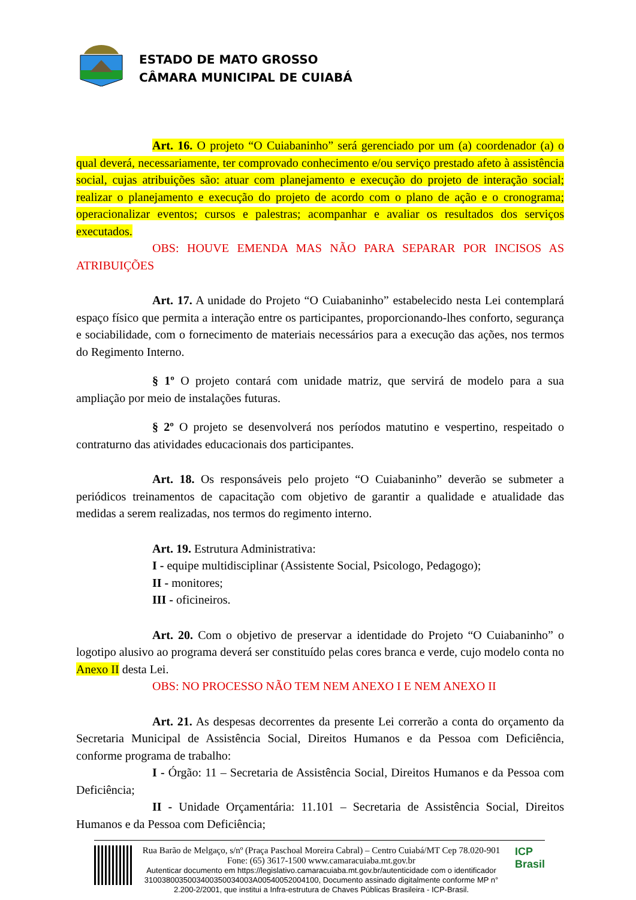ESTADO DE MATO GROSSO
CÂMARA MUNICIPAL DE CUIABÁ
Art. 16. O projeto “O Cuiabaninho” será gerenciado por um (a) coordenador (a) o qual deverá, necessariamente, ter comprovado conhecimento e/ou serviço prestado afeto à assistência social, cujas atribuições são: atuar com planejamento e execução do projeto de interação social; realizar o planejamento e execução do projeto de acordo com o plano de ação e o cronograma; operacionalizar eventos; cursos e palestras; acompanhar e avaliar os resultados dos serviços executados.
OBS: HOUVE EMENDA MAS NÃO PARA SEPARAR POR INCISOS AS ATRIBUIÇÕES
Art. 17. A unidade do Projeto “O Cuiabaninho” estabelecido nesta Lei contemplará espaço físico que permita a interação entre os participantes, proporcionando-lhes conforto, segurança e sociabilidade, com o fornecimento de materiais necessários para a execução das ações, nos termos do Regimento Interno.
§ 1º O projeto contará com unidade matriz, que servirá de modelo para a sua ampliação por meio de instalações futuras.
§ 2º O projeto se desenvolverá nos períodos matutino e vespertino, respeitado o contraturno das atividades educacionais dos participantes.
Art. 18. Os responsáveis pelo projeto “O Cuiabaninho” deverão se submeter a periódicos treinamentos de capacitação com objetivo de garantir a qualidade e atualidade das medidas a serem realizadas, nos termos do regimento interno.
Art. 19. Estrutura Administrativa:
I - equipe multidisciplinar (Assistente Social, Psicologo, Pedagogo);
II - monitores;
III - oficineiros.
Art. 20. Com o objetivo de preservar a identidade do Projeto “O Cuiabaninho” o logotipo alusivo ao programa deverá ser constituído pelas cores branca e verde, cujo modelo conta no Anexo II desta Lei.
OBS: NO PROCESSO NÃO TEM NEM ANEXO I E NEM ANEXO II
Art. 21. As despesas decorrentes da presente Lei correrão a conta do orçamento da Secretaria Municipal de Assistência Social, Direitos Humanos e da Pessoa com Deficiência, conforme programa de trabalho:
I - Órgão: 11 – Secretaria de Assistência Social, Direitos Humanos e da Pessoa com Deficiência;
II - Unidade Orçamentária: 11.101 – Secretaria de Assistência Social, Direitos Humanos e da Pessoa com Deficiência;
Rua Barão de Melgaço, s/nº (Praça Paschoal Moreira Cabral) – Centro Cuiabá/MT Cep 78.020-901 Fone: (65) 3617-1500 www.camaracuiaba.mt.gov.br
Autenticar documento em https://legislativo.camaracuiaba.mt.gov.br/autenticidade com o identificador 3100380035003400350034003A00540052004100, Documento assinado digitalmente conforme MP n° 2.200-2/2001, que institui a Infra-estrutura de Chaves Públicas Brasileira - ICP-Brasil.
ICP Brasil